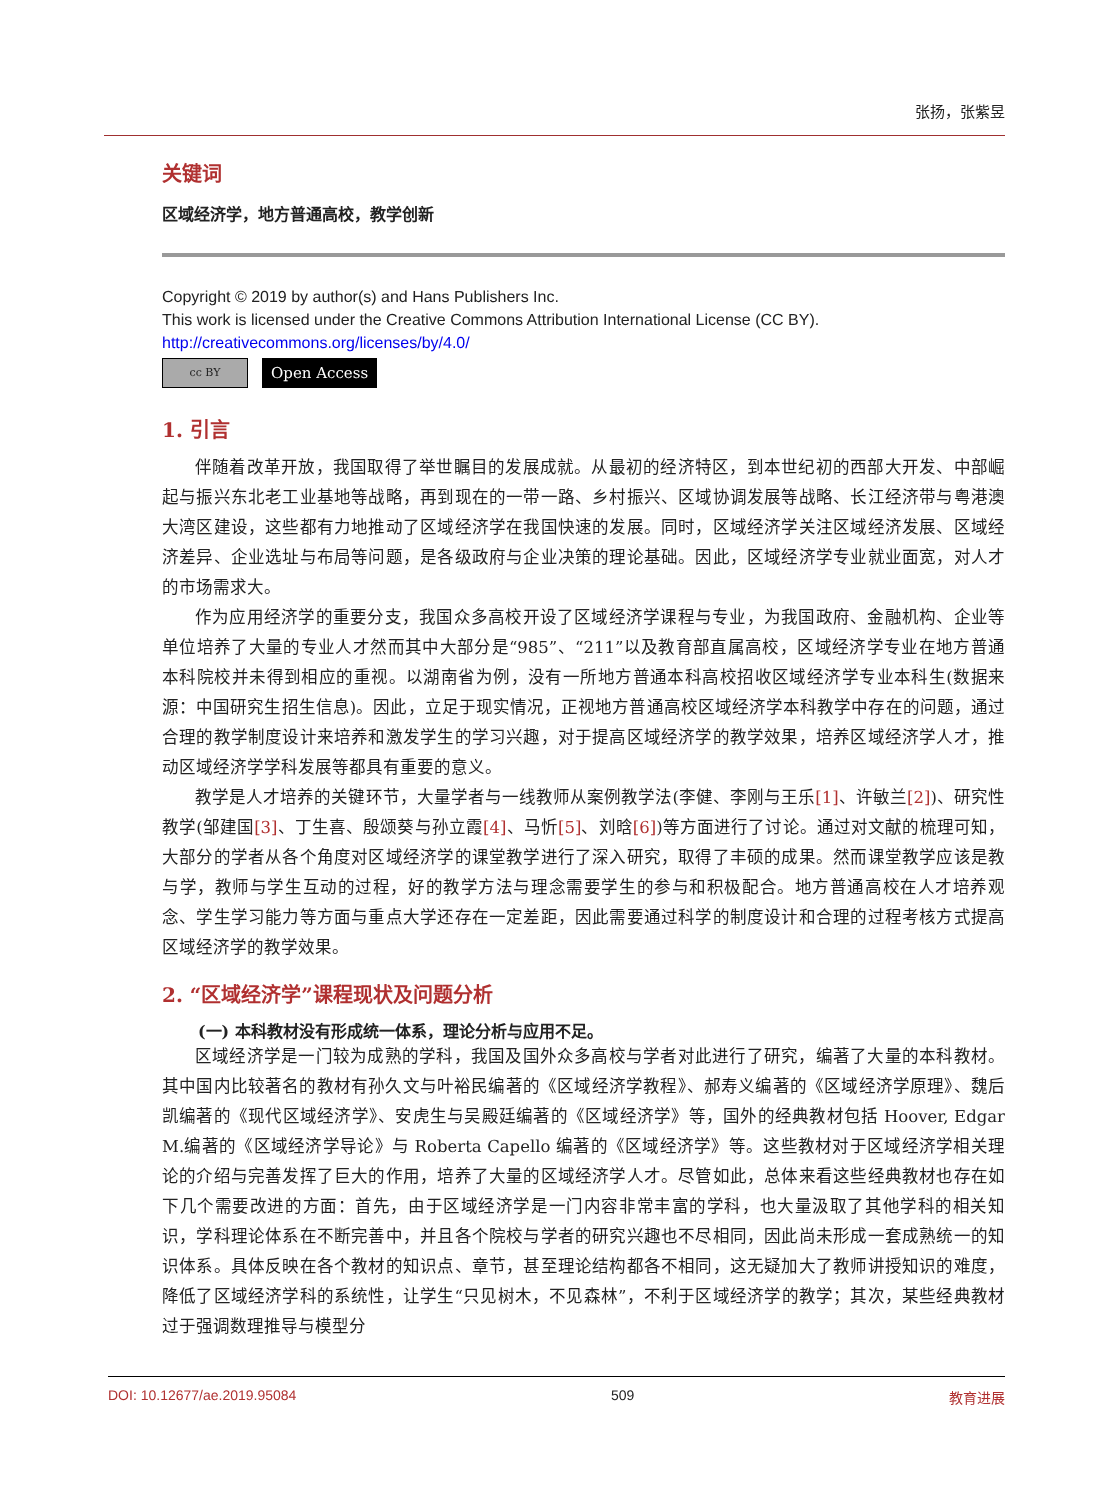张扬，张紫昱
关键词
区域经济学，地方普通高校，教学创新
Copyright © 2019 by author(s) and Hans Publishers Inc.
This work is licensed under the Creative Commons Attribution International License (CC BY).
http://creativecommons.org/licenses/by/4.0/
cc BY
Open Access
1. 引言
伴随着改革开放，我国取得了举世瞩目的发展成就。从最初的经济特区，到本世纪初的西部大开发、中部崛起与振兴东北老工业基地等战略，再到现在的一带一路、乡村振兴、区域协调发展等战略、长江经济带与粤港澳大湾区建设，这些都有力地推动了区域经济学在我国快速的发展。同时，区域经济学关注区域经济发展、区域经济差异、企业选址与布局等问题，是各级政府与企业决策的理论基础。因此，区域经济学专业就业面宽，对人才的市场需求大。
作为应用经济学的重要分支，我国众多高校开设了区域经济学课程与专业，为我国政府、金融机构、企业等单位培养了大量的专业人才然而其中大部分是“985”、“211”以及教育部直属高校，区域经济学专业在地方普通本科院校并未得到相应的重视。以湖南省为例，没有一所地方普通本科高校招收区域经济学专业本科生(数据来源：中国研究生招生信息)。因此，立足于现实情况，正视地方普通高校区域经济学本科教学中存在的问题，通过合理的教学制度设计来培养和激发学生的学习兴趣，对于提高区域经济学的教学效果，培养区域经济学人才，推动区域经济学学科发展等都具有重要的意义。
教学是人才培养的关键环节，大量学者与一线教师从案例教学法(李健、李刚与王乐[1]、许敏兰[2])、研究性教学(邹建国[3]、丁生喜、殷颂葵与孙立霞[4]、马忻[5]、刘晗[6])等方面进行了讨论。通过对文献的梳理可知，大部分的学者从各个角度对区域经济学的课堂教学进行了深入研究，取得了丰硕的成果。然而课堂教学应该是教与学，教师与学生互动的过程，好的教学方法与理念需要学生的参与和积极配合。地方普通高校在人才培养观念、学生学习能力等方面与重点大学还存在一定差距，因此需要通过科学的制度设计和合理的过程考核方式提高区域经济学的教学效果。
2. “区域经济学”课程现状及问题分析
(一) 本科教材没有形成统一体系，理论分析与应用不足。
区域经济学是一门较为成熟的学科，我国及国外众多高校与学者对此进行了研究，编著了大量的本科教材。其中国内比较著名的教材有孙久文与叶裕民编著的《区域经济学教程》、郝寿义编著的《区域经济学原理》、魏后凯编著的《现代区域经济学》、安虎生与吴殿廷编著的《区域经济学》等，国外的经典教材包括 Hoover, Edgar M.编著的《区域经济学导论》与 Roberta Capello 编著的《区域经济学》等。这些教材对于区域经济学相关理论的介绍与完善发挥了巨大的作用，培养了大量的区域经济学人才。尽管如此，总体来看这些经典教材也存在如下几个需要改进的方面：首先，由于区域经济学是一门内容非常丰富的学科，也大量汲取了其他学科的相关知识，学科理论体系在不断完善中，并且各个院校与学者的研究兴趣也不尽相同，因此尚未形成一套成熟统一的知识体系。具体反映在各个教材的知识点、章节，甚至理论结构都各不相同，这无疑加大了教师讲授知识的难度，降低了区域经济学科的系统性，让学生“只见树木，不见森林”，不利于区域经济学的教学；其次，某些经典教材过于强调数理推导与模型分
DOI: 10.12677/ae.2019.95084 509 教育进展